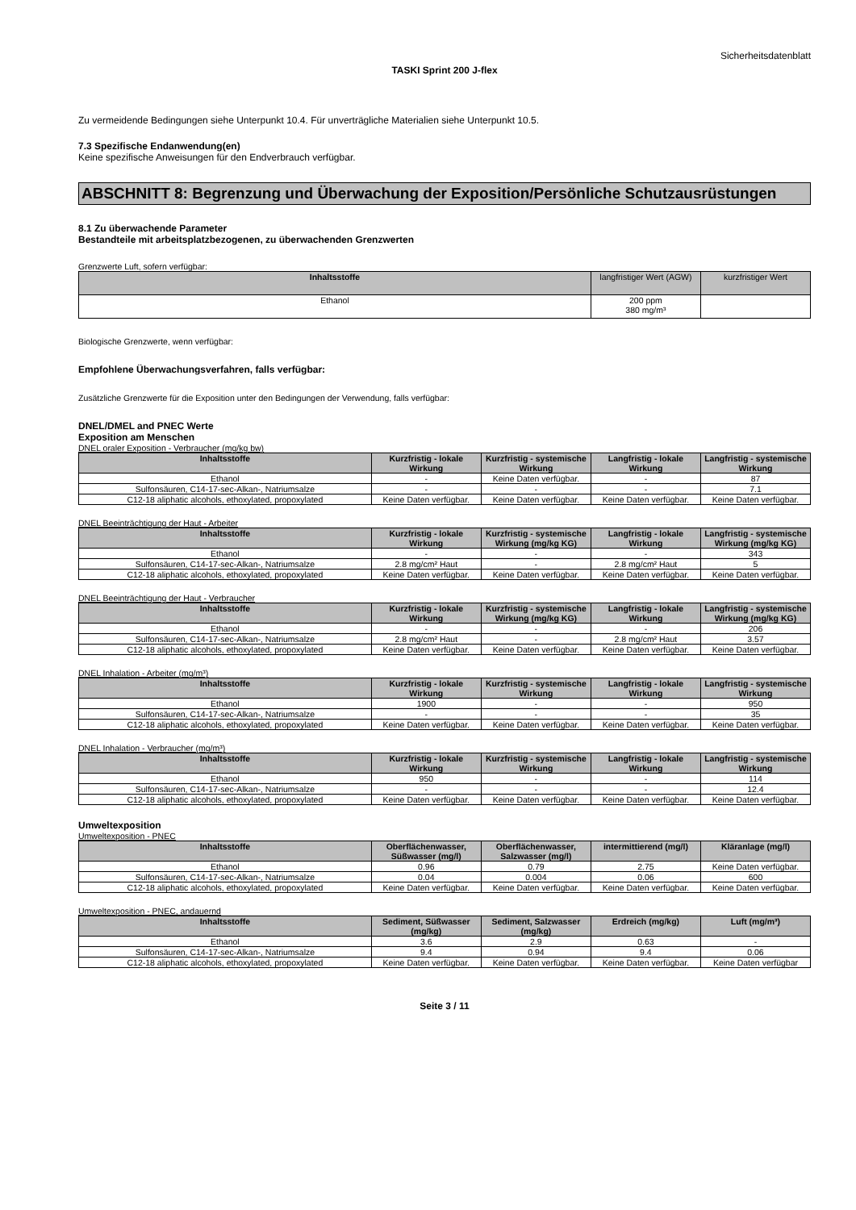Sicherheitsdatenblatt
TASKI Sprint 200 J-flex
Zu vermeidende Bedingungen siehe Unterpunkt 10.4. Für unverträgliche Materialien siehe Unterpunkt 10.5.
7.3 Spezifische Endanwendung(en)
Keine spezifische Anweisungen für den Endverbrauch verfügbar.
ABSCHNITT 8: Begrenzung und Überwachung der Exposition/Persönliche Schutzausrüstungen
8.1 Zu überwachende Parameter
Bestandteile mit arbeitsplatzbezogenen, zu überwachenden Grenzwerten
Grenzwerte Luft, sofern verfügbar:
| Inhaltsstoffe | langfristiger Wert (AGW) | kurzfristiger Wert |
| Ethanol | 200 ppm 380 mg/m³ | |
Biologische Grenzwerte, wenn verfügbar:
Empfohlene Überwachungsverfahren, falls verfügbar:
Zusätzliche Grenzwerte für die Exposition unter den Bedingungen der Verwendung, falls verfügbar:
DNEL/DMEL and PNEC Werte
Exposition am Menschen
DNEL oraler Exposition - Verbraucher (mg/kg bw)
| Inhaltsstoffe | Kurzfristig - lokale Wirkung | Kurzfristig - systemische Wirkung | Langfristig - lokale Wirkung | Langfristig - systemische Wirkung |
| --- | --- | --- | --- | --- |
| Ethanol | - | Keine Daten verfügbar. | - | 87 |
| Sulfonsäuren, C14-17-sec-Alkan-, Natriumsalze | - | - | - | 7.1 |
| C12-18 aliphatic alcohols, ethoxylated, propoxylated | Keine Daten verfügbar. | Keine Daten verfügbar. | Keine Daten verfügbar. | Keine Daten verfügbar. |
DNEL Beeinträchtigung der Haut - Arbeiter
| Inhaltsstoffe | Kurzfristig - lokale Wirkung | Kurzfristig - systemische Wirkung (mg/kg KG) | Langfristig - lokale Wirkung | Langfristig - systemische Wirkung (mg/kg KG) |
| --- | --- | --- | --- | --- |
| Ethanol | - | - | - | 343 |
| Sulfonsäuren, C14-17-sec-Alkan-, Natriumsalze | 2.8 mg/cm² Haut | - | 2.8 mg/cm² Haut | 5 |
| C12-18 aliphatic alcohols, ethoxylated, propoxylated | Keine Daten verfügbar. | Keine Daten verfügbar. | Keine Daten verfügbar. | Keine Daten verfügbar. |
DNEL Beeinträchtigung der Haut - Verbraucher
| Inhaltsstoffe | Kurzfristig - lokale Wirkung | Kurzfristig - systemische Wirkung (mg/kg KG) | Langfristig - lokale Wirkung | Langfristig - systemische Wirkung (mg/kg KG) |
| --- | --- | --- | --- | --- |
| Ethanol | - | - | - | 206 |
| Sulfonsäuren, C14-17-sec-Alkan-, Natriumsalze | 2.8 mg/cm² Haut | - | 2.8 mg/cm² Haut | 3.57 |
| C12-18 aliphatic alcohols, ethoxylated, propoxylated | Keine Daten verfügbar. | Keine Daten verfügbar. | Keine Daten verfügbar. | Keine Daten verfügbar. |
DNEL Inhalation - Arbeiter (mg/m³)
| Inhaltsstoffe | Kurzfristig - lokale Wirkung | Kurzfristig - systemische Wirkung | Langfristig - lokale Wirkung | Langfristig - systemische Wirkung |
| --- | --- | --- | --- | --- |
| Ethanol | 1900 | - | - | 950 |
| Sulfonsäuren, C14-17-sec-Alkan-, Natriumsalze | - | - | - | 35 |
| C12-18 aliphatic alcohols, ethoxylated, propoxylated | Keine Daten verfügbar. | Keine Daten verfügbar. | Keine Daten verfügbar. | Keine Daten verfügbar. |
DNEL Inhalation - Verbraucher (mg/m³)
| Inhaltsstoffe | Kurzfristig - lokale Wirkung | Kurzfristig - systemische Wirkung | Langfristig - lokale Wirkung | Langfristig - systemische Wirkung |
| --- | --- | --- | --- | --- |
| Ethanol | 950 | - | - | 114 |
| Sulfonsäuren, C14-17-sec-Alkan-, Natriumsalze | - | - | - | 12.4 |
| C12-18 aliphatic alcohols, ethoxylated, propoxylated | Keine Daten verfügbar. | Keine Daten verfügbar. | Keine Daten verfügbar. | Keine Daten verfügbar. |
Umweltexposition
Umweltexposition - PNEC
| Inhaltsstoffe | Oberflächenwasser, Süßwasser (mg/l) | Oberflächenwasser, Salzwasser (mg/l) | intermittierend (mg/l) | Kläranlage (mg/l) |
| --- | --- | --- | --- | --- |
| Ethanol | 0.96 | 0.79 | 2.75 | Keine Daten verfügbar. |
| Sulfonsäuren, C14-17-sec-Alkan-, Natriumsalze | 0.04 | 0.004 | 0.06 | 600 |
| C12-18 aliphatic alcohols, ethoxylated, propoxylated | Keine Daten verfügbar. | Keine Daten verfügbar. | Keine Daten verfügbar. | Keine Daten verfügbar. |
Umweltexposition - PNEC, andauernd
| Inhaltsstoffe | Sediment, Süßwasser (mg/kg) | Sediment, Salzwasser (mg/kg) | Erdreich (mg/kg) | Luft (mg/m³) |
| --- | --- | --- | --- | --- |
| Ethanol | 3.6 | 2.9 | 0.63 | - |
| Sulfonsäuren, C14-17-sec-Alkan-, Natriumsalze | 9.4 | 0.94 | 9.4 | 0.06 |
| C12-18 aliphatic alcohols, ethoxylated, propoxylated | Keine Daten verfügbar. | Keine Daten verfügbar. | Keine Daten verfügbar. | Keine Daten verfügbar |
Seite 3 / 11